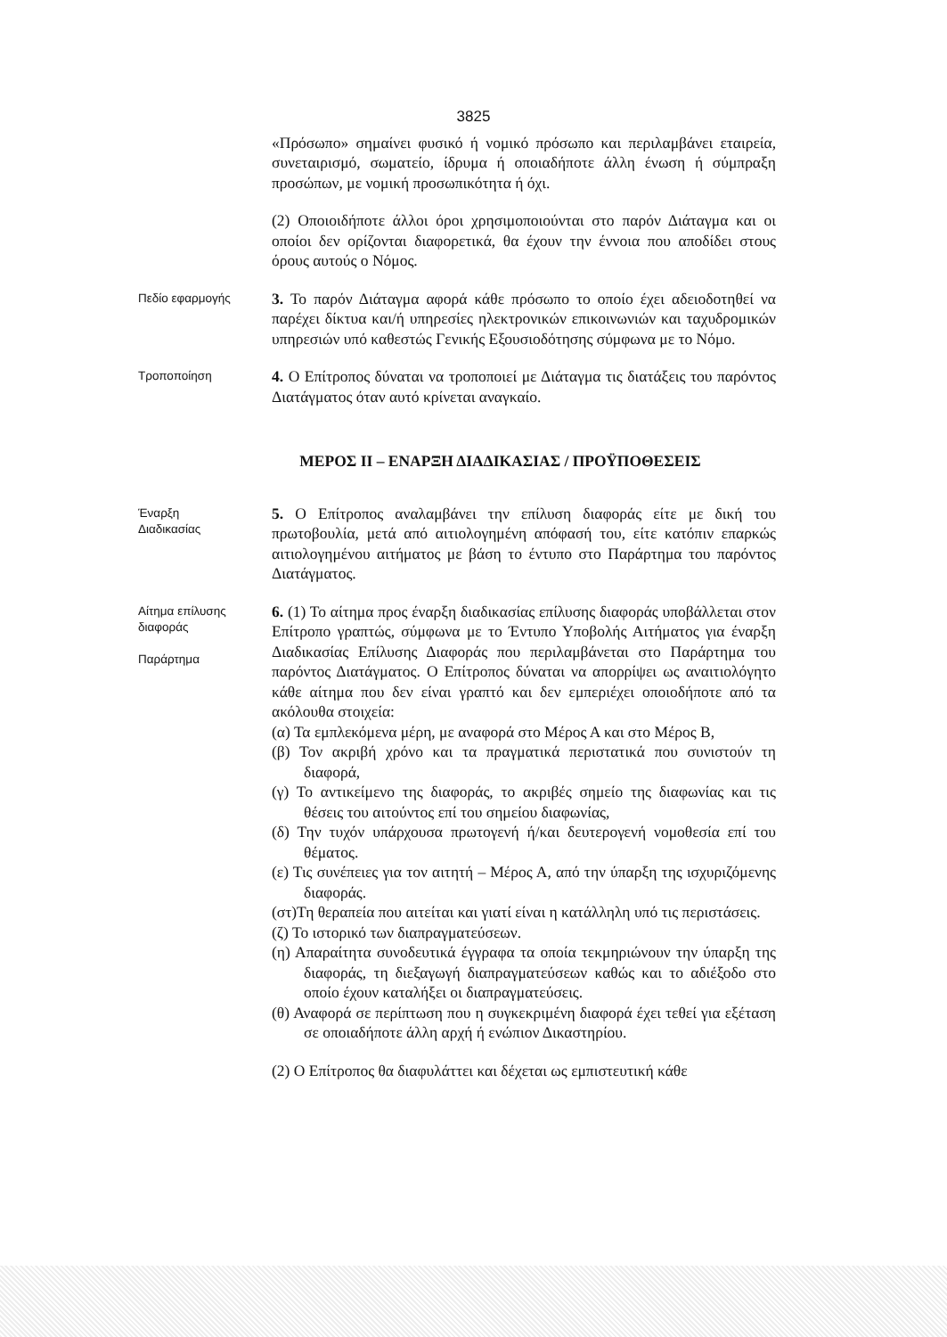3825
«Πρόσωπο» σημαίνει φυσικό ή νομικό πρόσωπο και περιλαμβάνει εταιρεία, συνεταιρισμό, σωματείο, ίδρυμα ή οποιαδήποτε άλλη ένωση ή σύμπραξη προσώπων, με νομική προσωπικότητα ή όχι.
(2) Οποιοιδήποτε άλλοι όροι χρησιμοποιούνται στο παρόν Διάταγμα και οι οποίοι δεν ορίζονται διαφορετικά, θα έχουν την έννοια που αποδίδει στους όρους αυτούς ο Νόμος.
Πεδίο εφαρμογής
3. Το παρόν Διάταγμα αφορά κάθε πρόσωπο το οποίο έχει αδειοδοτηθεί να παρέχει δίκτυα και/ή υπηρεσίες ηλεκτρονικών επικοινωνιών και ταχυδρομικών υπηρεσιών υπό καθεστώς Γενικής Εξουσιοδότησης σύμφωνα με το Νόμο.
Τροποποίηση
4. Ο Επίτροπος δύναται να τροποποιεί με Διάταγμα τις διατάξεις του παρόντος Διατάγματος όταν αυτό κρίνεται αναγκαίο.
ΜΕΡΟΣ ΙΙ – ΕΝΑΡΞΗ ΔΙΑΔΙΚΑΣΙΑΣ / ΠΡΟΫΠΟΘΕΣΕΙΣ
Έναρξη
Διαδικασίας
5. Ο Επίτροπος αναλαμβάνει την επίλυση διαφοράς είτε με δική του πρωτοβουλία, μετά από αιτιολογημένη απόφασή του, είτε κατόπιν επαρκώς αιτιολογημένου αιτήματος με βάση το έντυπο στο Παράρτημα του παρόντος Διατάγματος.
Αίτημα επίλυσης διαφοράς
Παράρτημα
6. (1) Το αίτημα προς έναρξη διαδικασίας επίλυσης διαφοράς υποβάλλεται στον Επίτροπο γραπτώς, σύμφωνα με το Έντυπο Υποβολής Αιτήματος για έναρξη Διαδικασίας Επίλυσης Διαφοράς που περιλαμβάνεται στο Παράρτημα του παρόντος Διατάγματος. Ο Επίτροπος δύναται να απορρίψει ως αναιτιολόγητο κάθε αίτημα που δεν είναι γραπτό και δεν εμπεριέχει οποιοδήποτε από τα ακόλουθα στοιχεία:
(α) Τα εμπλεκόμενα μέρη, με αναφορά στο Μέρος Α και στο Μέρος Β,
(β) Τον ακριβή χρόνο και τα πραγματικά περιστατικά που συνιστούν τη διαφορά,
(γ) Το αντικείμενο της διαφοράς, το ακριβές σημείο της διαφωνίας και τις θέσεις του αιτούντος επί του σημείου διαφωνίας,
(δ) Την τυχόν υπάρχουσα πρωτογενή ή/και δευτερογενή νομοθεσία επί του θέματος.
(ε) Τις συνέπειες για τον αιτητή – Μέρος Α, από την ύπαρξη της ισχυριζόμενης διαφοράς.
(στ)Τη θεραπεία που αιτείται και γιατί είναι η κατάλληλη υπό τις περιστάσεις.
(ζ) Το ιστορικό των διαπραγματεύσεων.
(η) Απαραίτητα συνοδευτικά έγγραφα τα οποία τεκμηριώνουν την ύπαρξη της διαφοράς, τη διεξαγωγή διαπραγματεύσεων καθώς και το αδιέξοδο στο οποίο έχουν καταλήξει οι διαπραγματεύσεις.
(θ) Αναφορά σε περίπτωση που η συγκεκριμένη διαφορά έχει τεθεί για εξέταση σε οποιαδήποτε άλλη αρχή ή ενώπιον Δικαστηρίου.
(2) Ο Επίτροπος θα διαφυλάττει και δέχεται ως εμπιστευτική κάθε